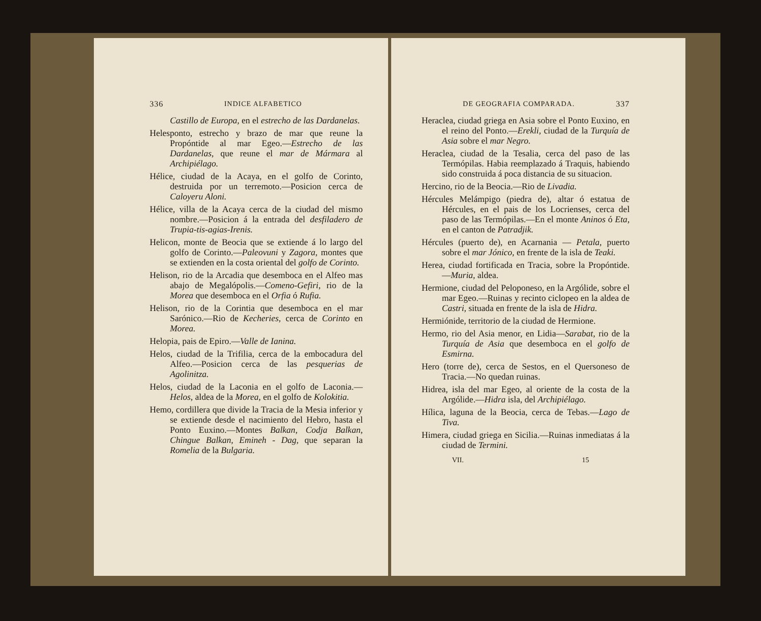336 INDICE ALFABETICO
Castillo de Europa, en el estrecho de las Dardanelas.
Helesponto, estrecho y brazo de mar que reune la Propóntide al mar Egeo.—Estrecho de las Dardanelas, que reune el mar de Mármara al Archipiélago.
Hélice, ciudad de la Acaya, en el golfo de Corinto, destruida por un terremoto.—Posicion cerca de Caloyeru Aloni.
Hélice, villa de la Acaya cerca de la ciudad del mismo nombre.—Posicion á la entrada del desfiladero de Trupia-tis-agias-Irenis.
Helicon, monte de Beocia que se extiende á lo largo del golfo de Corinto.—Paleovuni y Zagora, montes que se extienden en la costa oriental del golfo de Corinto.
Helison, rio de la Arcadia que desemboca en el Alfeo mas abajo de Megalópolis.—Comeno-Gefiri, rio de la Morea que desemboca en el Orfia ó Rufia.
Helison, rio de la Corintia que desemboca en el mar Sarónico.—Rio de Kecheries, cerca de Corinto en Morea.
Helopia, pais de Epiro.—Valle de Ianina.
Helos, ciudad de la Trifilia, cerca de la embocadura del Alfeo.—Posicion cerca de las pesquerias de Agolinitza.
Helos, ciudad de la Laconia en el golfo de Laconia.—Helos, aldea de la Morea, en el golfo de Kolokitia.
Hemo, cordillera que divide la Tracia de la Mesia inferior y se extiende desde el nacimiento del Hebro, hasta el Ponto Euxino.—Montes Balkan, Codja Balkan, Chingue Balkan, Emineh - Dag, que separan la Romelia de la Bulgaria.
DE GEOGRAFIA COMPARADA. 337
Heraclea, ciudad griega en Asia sobre el Ponto Euxino, en el reino del Ponto.—Erekli, ciudad de la Turquía de Asia sobre el mar Negro.
Heraclea, ciudad de la Tesalia, cerca del paso de las Termópilas. Habia reemplazado á Traquis, habiendo sido construida á poca distancia de su situacion.
Hercino, rio de la Beocia.—Rio de Livadia.
Hércules Melámpigo (piedra de), altar ó estatua de Hércules, en el pais de los Locrienses, cerca del paso de las Termópilas.—En el monte Aninos ó Eta, en el canton de Patradjik.
Hércules (puerto de), en Acarnania — Petala, puerto sobre el mar Jónico, en frente de la isla de Teaki.
Herea, ciudad fortificada en Tracia, sobre la Propóntide.—Muria, aldea.
Hermione, ciudad del Peloponeso, en la Argólide, sobre el mar Egeo.—Ruinas y recinto ciclopeo en la aldea de Castri, situada en frente de la isla de Hidra.
Hermiónide, territorio de la ciudad de Hermione.
Hermo, rio del Asia menor, en Lidia—Sarabat, rio de la Turquía de Asia que desemboca en el golfo de Esmirna.
Hero (torre de), cerca de Sestos, en el Quersoneso de Tracia.—No quedan ruinas.
Hidrea, isla del mar Egeo, al oriente de la costa de la Argólide.—Hidra isla, del Archipiélago.
Hílica, laguna de la Beocia, cerca de Tebas.—Lago de Tiva.
Himera, ciudad griega en Sicilia.—Ruinas inmediatas á la ciudad de Termini.
VII. 15